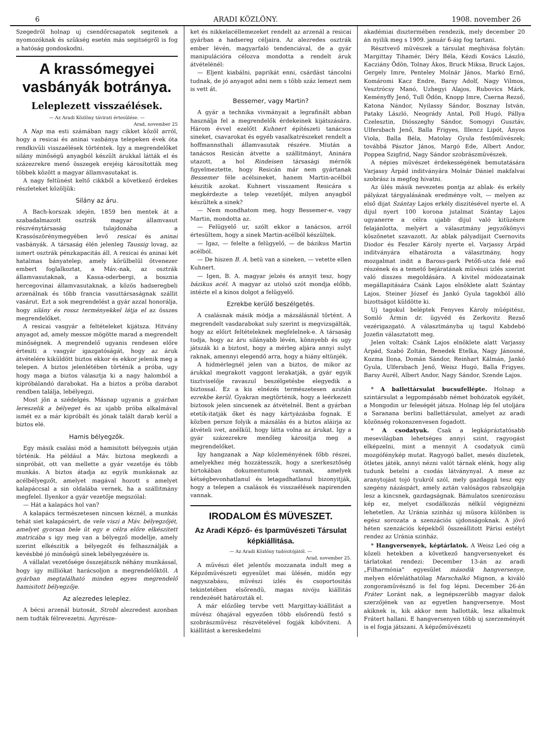6 ARADI KÖZLÖNY. 1908. november 26
Szegedről holnap uj csendőrcsapatok segitenek a nyomozóknak és szükség esetén más segitségről is fog a hatóság gondoskodni.
A krassómegyei vasbányák botránya.
Leleplezett visszaélések.
— Az Aradi Közlöny távirati értesülése. —
Arad, november 25
A Nap ma esti számában nagy cikket közöl arról, hogy a resicai és aninai vasbánya telepeken évek óta rendkivüli visszaélések történtek. Igy a megrendelőket silány minőségü anyagból készült árukkal látták el és százezrekre menő összegek erejéig károsították meg többek között a magyar államvasutakat is.
A nagy feltünést keltő cikkből a következő érdekes részleteket közöljük:
Silány az áru.
A Bach-korszak idején, 1859 ben mentek át a szabadalmazott osztrák magyar államvasut részvénytársaság tulajdonába a Krassószörénymegyében levő resicai és aninai vasbányák. A társaság élén jelenleg Taussig lovag, az ismert osztrák pénzkapacitás áll. A resicai és aninai két hatalmas bányatelep, amely körülbelül ötvenezer embert foglalkoztat, a Máv.-nak, az osztrák államvasutaknak, a Kassa-oderbergi, a bosznia hercegovinai államvasutaknak, a közös hadseregbeli arzenálnak és több francia vasuttársaságnak szállit vasárut. Ezt a sok megrendelést a gyár azzal honorálja, hogy silány és rossz terményekkel látja el az összes megrendelőket.
A resicai vasgyár a feltételeket kijátsza. Hitvány anyagot ad, amely messze mögötte marad a megrendelt minőségnek. A megrendelő ugyanis rendesen előre értesiti a vasgyár igazgatóságát, hogy az áruk átvételére kiküldött biztos ekkor és ekkor jelenik meg a telepen. A biztos jelenlétében történik a próba, ugy hogy maga a biztos választja ki a nagy halomból a kipróbálandó darabokat. Ha a biztos a próba darabot rendben találja, lebélyegzi.
Most jön a szédelgés. Másnap ugyanis a gyárban lereszelik a bélyeget és az ujabb próba alkalmával ismét ez a már kipróbált és jónak talált darab kerül a biztos elé.
Hamis bélyegzők.
Egy másik csalási mód a hamisitott bélyegzés utján történik. Ha például a Máv. biztosa megkezdi a sinpróbát, ott van mellette a gyár vezetője és több munkás. A biztos átadja az egyik munkásnak az acélbélyegzőt, amelyet magával hozott s amelyet kalapáccsal a sin oldalába vernek, ha a szállitmány megfelel. Ilyenkor a gyár vezetője megszólal:
— Hát a kalapács hol van?
A kalapács természetesen nincsen kéznél, a munkás tehát siet kalapácsért, de vele viszi a Máv. bélyegzőjét, amelyet gyorsan bele üt egy e célra előre elkészitett matricába s igy meg van a bélyegző modellje, amely szerint elkészitik a bélyegzőt és felhasználják a kevésbbé jó minőségü sinek lebélyegzésére is.
A vállalat vezetősége összejátszik néhány munkással, hogy igy milliókat harácsoljon a megrendelőktől. A gyárban megtalálható minden egyes megrendelő hamisitott bélyegzője.
Az alezredes leleplez.
A bécsi arzenál biztosát, Strobl alezredest azonban nem tudták félrevezetni. Ágyrésze-
ket és nikkelacéllemezeket rendelt az arzenál a resicai gyárban a hadsereg céljaira. Az alezredes osztrák ember lévén, magyarfaló tendenciával, de a gyár manipulációra célozva mondotta a rendelt áruk átvételénél:
— Eljent kiabálni, paprikát enni, csárdást táncolni tudnak, de jó anyagot adni nem s több száz lemezt nem is vett át.
Bessemer, vagy Martin?
A gyár a technika vivmányait a legrafinált abban használja fel a megrendelők érdekeinek kijátszására. Három évvel ezelőtt Kuhnert építészeti tanácsos sineket, csavarokat és egyéb vasalkatrészeket rendelt a hoffmannsthali államvasutak részére. Miután a tanácsos Resicán átvette a szállitmányt, Aninára utazott, a hol Rindeisen társasági mérnök figyelmeztette, hogy Resicán már nem gyártanak Bessemer féle acélsineket, hanem Martin-acélból készitik azokat. Kuhnert visszament Resicára s megkérdezte a telep vezetőjét, milyen anyagból készültek a sinek?
— Nem mondhatom meg, hogy Bessemer-e, vagy Martin, mondotta az.
— Felügyelő ur, szólt ekkor a tanácsos, arról értesültem, hogy a sinek Martin-acélból készültek.
— Igaz, — felelte a felügyelő, — de bázikus Martin acélból.
— De hiszen B. A. betü van a sineken, — vetette ellen Kuhnert.
— Igen, B. A. magyar jelzés és annyit tesz, hogy bázikus acél. A magyar az utolsó szót mondja előbb, intézte el a kinos dolgot a felügyelő.
Ezrekbe kerülő beszélgetés.
A csalásnak másik módja a mázsálásnál történt. A megrendelt vasdarabokat suly szerint is megvizsgálták, hogy az előirt feltételeknek megfelelnek-e. A társaság tudja, hogy az áru silányabb lévén, könnyebb és ugy játszák ki a biztost, hogy a mérleg aljára annyi sulyt raknak, amennyi elegendő arra, hogy a hiány eltünjék.
A hidmérlegnél jelen van a biztos, de mikor az árukkal megrakott vaggont lerakatják, a gyár egyik tisztviselője ravaszul beszélgetésbe elegyedik a biztossal. Ez a kis elnézés természetesen azután ezrekbe kerül. Gyakran megtörténik, hogy a leérkezett biztosok jelen sincsenek az átvételnél. Bent a gyárban etetik-itatják őket és nagy kártyázásba fognak. E közben persze folyik a mázsálás és a biztos aláirja az átvételi ivet, anélkül, hogy látta volna az árukat. Igy a gyár százezrekre menőleg kárositja meg a megrendelőket.
Igy hangzanak a Nap közleményének főbb részei, amelyekhez még hozzátesszik, hogy a szerkesztőség birtokában dokumentumok vannak, amelyek kétségbevonhatlanul és letagadhatlanul bizonyitják, hogy a telepen a csalások és visszaélések napirenden vannak.
IRODALOM ÉS MÜVESZET.
Az Aradi Képző- és Iparmüvészeti Társulat képkiállitása.
— Az Aradi Közlöny tudósitójától. —
Arad, november 25.
A müvészi élet jelentős mozzanata indult meg a Képzőmüvészeti egyesület mai ülésén, midőn egy nagyszabásu, müvészi izlés és csoportositás tekintetében elsőrendü, magas nivóju kiállitás rendezését határozták el.
A már előzőleg tervbe vett Margittay-kiállitást a müvész óhajával egyezően több elsőrendü festő s szobrászmüvész részvételével fogják kibőviteni. A kiállitást a kereskedelmi
akadémiai disztermében rendezik, mely december 20 án nyilik meg s 1909. január 6-áig fog tartani.
Résztvevő müvészek a társulat meghivása folytán: Margittay Tihamér, Déry Béla, Kézdi Kovács László, Kacziány Ödön, Tolnay Ákos, Bruck Miksa, Bruck Lajos, Gergely Imre, Penteley Molnár János, Markó Ernő, Komáromi Kacz Endre, Barsy Adolf, Nagy Vilmos, Vesztrócsy Manó, Uzhegyi Alajos, Rubovics Márk, Keményffy Jenő, Tull Ödön, Knopp Imre, Cserna Rezső, Katona Nándor, Nyilassy Sándor, Bosznay István, Pataky László, Neogrády Antal, Poll Hugó, Pállya Czelesztin, Diósszeghy Sándor, Somogyi Gusztáv, Ulfersbach Jenő, Balla Frigyes, Illencz Lipót, Ányos Viola, Balla Béla, Matolay Gyula festőmüvészek; továbbá Pásztor János, Margó Ede, Albert Andor, Poppea Szigfrid, Nagy Sándor szobrászmüvészek.
A népies müvészet érdekességének bemutatására Varjassy Árpád inditványára Molnár Dániel makfalvai szobrász is megfog hivatni.
Az ülés másik nevezetes pontja az ablak- és erkély pályázat tárgyalásának eredménye volt, — melyen az első dijat Szántay Lajos erkély diszitésével nyerte el. A dijul nyert 100 korona jutalmat Szántay Lajos ugyanerre a célra ujabb dijul való kitüzésre felajánlotta, melyért a választmány jegyzőkönyvi köszönetet szavazott. Az ablak pályadijait Csernovits Diodor és Feszler Károly nyerte el. Varjassy Árpád inditványára elhatározta a választmány, hogy mozgalmat indit a Baross-park Petőfi-utca felé eső részének és a temető bejáratának müvészi izlés szerint való disszes megoldására. A kivitel módozatainak megállapitására Csánk Lajos elnöklete alatt Szántay Lajos, Steiner József és Jankó Gyula tagokból álló bizottságot küldötte ki.
Uj tagokul beléptek Fenyves Károly müépitész, Somló Ármin dr. ügyvéd és Zerkovitz Rezső vezérigazgató. A választmányba uj tagul Kabdebó Jozefin választatott meg.
Jelen voltak: Csánk Lajos elnöklete alatt Varjassy Árpád, Szabó Zoltán, Benedek Etelka, Nagy Jánosné, Kozma Ilona, Domán Sándor, Reinhart Kálmán, Jankó Gyula, Ulfersbach Jenő, Weisz Hugó, Balla Frigyes, Barsy Aurél, Albert Andor, Nagy Sándor, Szende Lajos.
* A ballettársulat bucsufellépte. Holnap a szintársulat a legpompásabb német bohózatok egyikét, a Mongodin ur feleségét játsza. Holnap lép fel utoljára a Saranana berlini ballettársulat, amelyet az aradi közönség rokonszenvesen fogadott.
* A csodatyuk. Csak a legkápráztatósabb mesevilágban lehetséges annyi szint, ragyogást elképzelni, mint a mennyit A csodatyuk cimü mozgófénykép mutat. Ragyogó ballet, mesés díszletek, ötletes játék, annyi nézni valót tárnak elénk, hogy alig tudunk betelni a csodás látványnyal. A mese az aranytojást tojó tyukról szól, mely gazdaggá tesz egy szegény názáspárt, amely aztán valóságos rabszolgája lesz a kincsnek, gazdagságnak. Bámulatos szenirozásu kép ez, melyet csodálkozás nélkül végignézni lehetetlen. Az Uránia szinház uj müsora különben is egész sorozata a szenzációs ujdonságoknak. A jövő héten szenzációs képekből összeállitott Párisi estélyt rendez az Uránia szinház.
* Hangversenyek, képtárlatok. A Weisz Leó cég a közeli hetekben a következő hangversenyeket és tárlatokat rendezi: December 13-án az aradi „Filharmónia" egyesület második hangversenye, melyen előreláthatólag Marschalkó Mignon, a kiváló zongoramüvésznő is fel fog lépni. December 26-án Fráter Loránt nak, a legnépszerübb magyar dalok szerzőjének van az egyetlen hangversenye. Most akiknek is, kik akkor nem hallották, lesz alkalmuk Frátert hallani. E hangversenyen több uj szerzeményét is el fogja játszani. A képzőmüvészeti